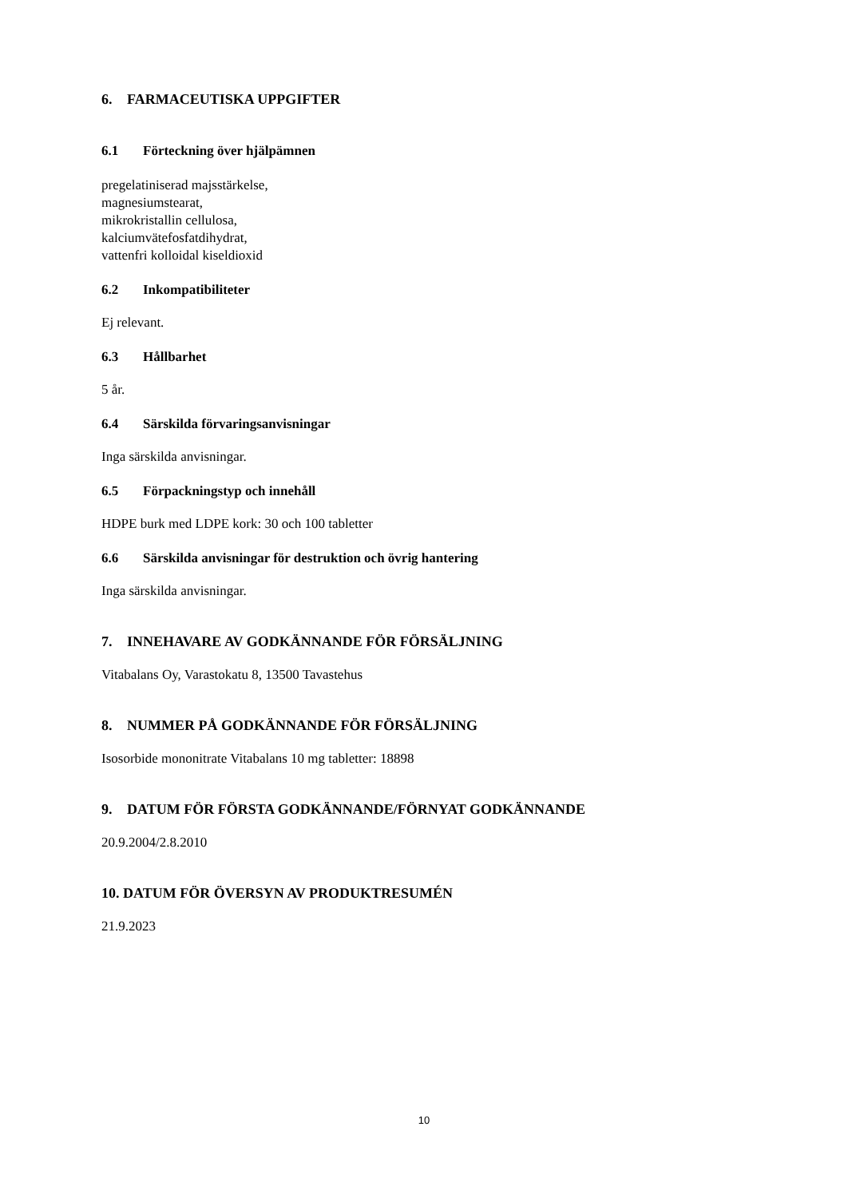6. FARMACEUTISKA UPPGIFTER
6.1 Förteckning över hjälpämnen
pregelatiniserad majsstärkelse,
magnesiumstearat,
mikrokristallin cellulosa,
kalciumvätefosfatdihydrat,
vattenfri kolloidal kiseldioxid
6.2 Inkompatibiliteter
Ej relevant.
6.3 Hållbarhet
5 år.
6.4 Särskilda förvaringsanvisningar
Inga särskilda anvisningar.
6.5 Förpackningstyp och innehåll
HDPE burk med LDPE kork: 30 och 100 tabletter
6.6 Särskilda anvisningar för destruktion och övrig hantering
Inga särskilda anvisningar.
7. INNEHAVARE AV GODKÄNNANDE FÖR FÖRSÄLJNING
Vitabalans Oy, Varastokatu 8, 13500 Tavastehus
8. NUMMER PÅ GODKÄNNANDE FÖR FÖRSÄLJNING
Isosorbide mononitrate Vitabalans 10 mg tabletter: 18898
9. DATUM FÖR FÖRSTA GODKÄNNANDE/FÖRNYAT GODKÄNNANDE
20.9.2004/2.8.2010
10. DATUM FÖR ÖVERSYN AV PRODUKTRESUMÉN
21.9.2023
10